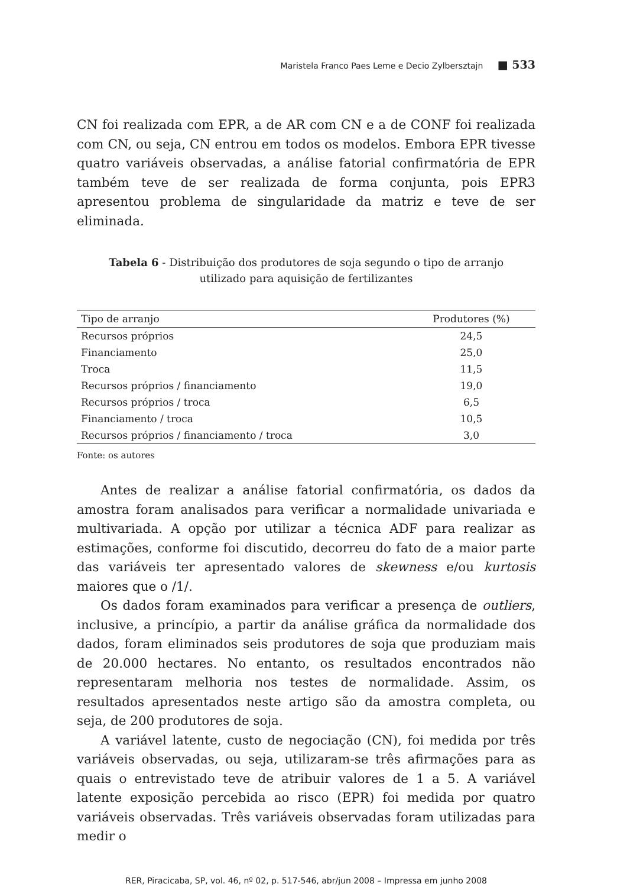Maristela Franco Paes Leme e Decio Zylbersztajn ■ 533
CN foi realizada com EPR, a de AR com CN e a de CONF foi realizada com CN, ou seja, CN entrou em todos os modelos. Embora EPR tivesse quatro variáveis observadas, a análise fatorial confirmatória de EPR também teve de ser realizada de forma conjunta, pois EPR3 apresentou problema de singularidade da matriz e teve de ser eliminada.
Tabela 6 - Distribuição dos produtores de soja segundo o tipo de arranjo utilizado para aquisição de fertilizantes
| Tipo de arranjo | Produtores (%) |
| --- | --- |
| Recursos próprios | 24,5 |
| Financiamento | 25,0 |
| Troca | 11,5 |
| Recursos próprios / financiamento | 19,0 |
| Recursos próprios / troca | 6,5 |
| Financiamento / troca | 10,5 |
| Recursos próprios / financiamento / troca | 3,0 |
Fonte: os autores
Antes de realizar a análise fatorial confirmatória, os dados da amostra foram analisados para verificar a normalidade univariada e multivariada. A opção por utilizar a técnica ADF para realizar as estimações, conforme foi discutido, decorreu do fato de a maior parte das variáveis ter apresentado valores de skewness e/ou kurtosis maiores que o /1/.
Os dados foram examinados para verificar a presença de outliers, inclusive, a princípio, a partir da análise gráfica da normalidade dos dados, foram eliminados seis produtores de soja que produziam mais de 20.000 hectares. No entanto, os resultados encontrados não representaram melhoria nos testes de normalidade. Assim, os resultados apresentados neste artigo são da amostra completa, ou seja, de 200 produtores de soja.
A variável latente, custo de negociação (CN), foi medida por três variáveis observadas, ou seja, utilizaram-se três afirmações para as quais o entrevistado teve de atribuir valores de 1 a 5. A variável latente exposição percebida ao risco (EPR) foi medida por quatro variáveis observadas. Três variáveis observadas foram utilizadas para medir o
RER, Piracicaba, SP, vol. 46, nº 02, p. 517-546, abr/jun 2008 – Impressa em junho 2008